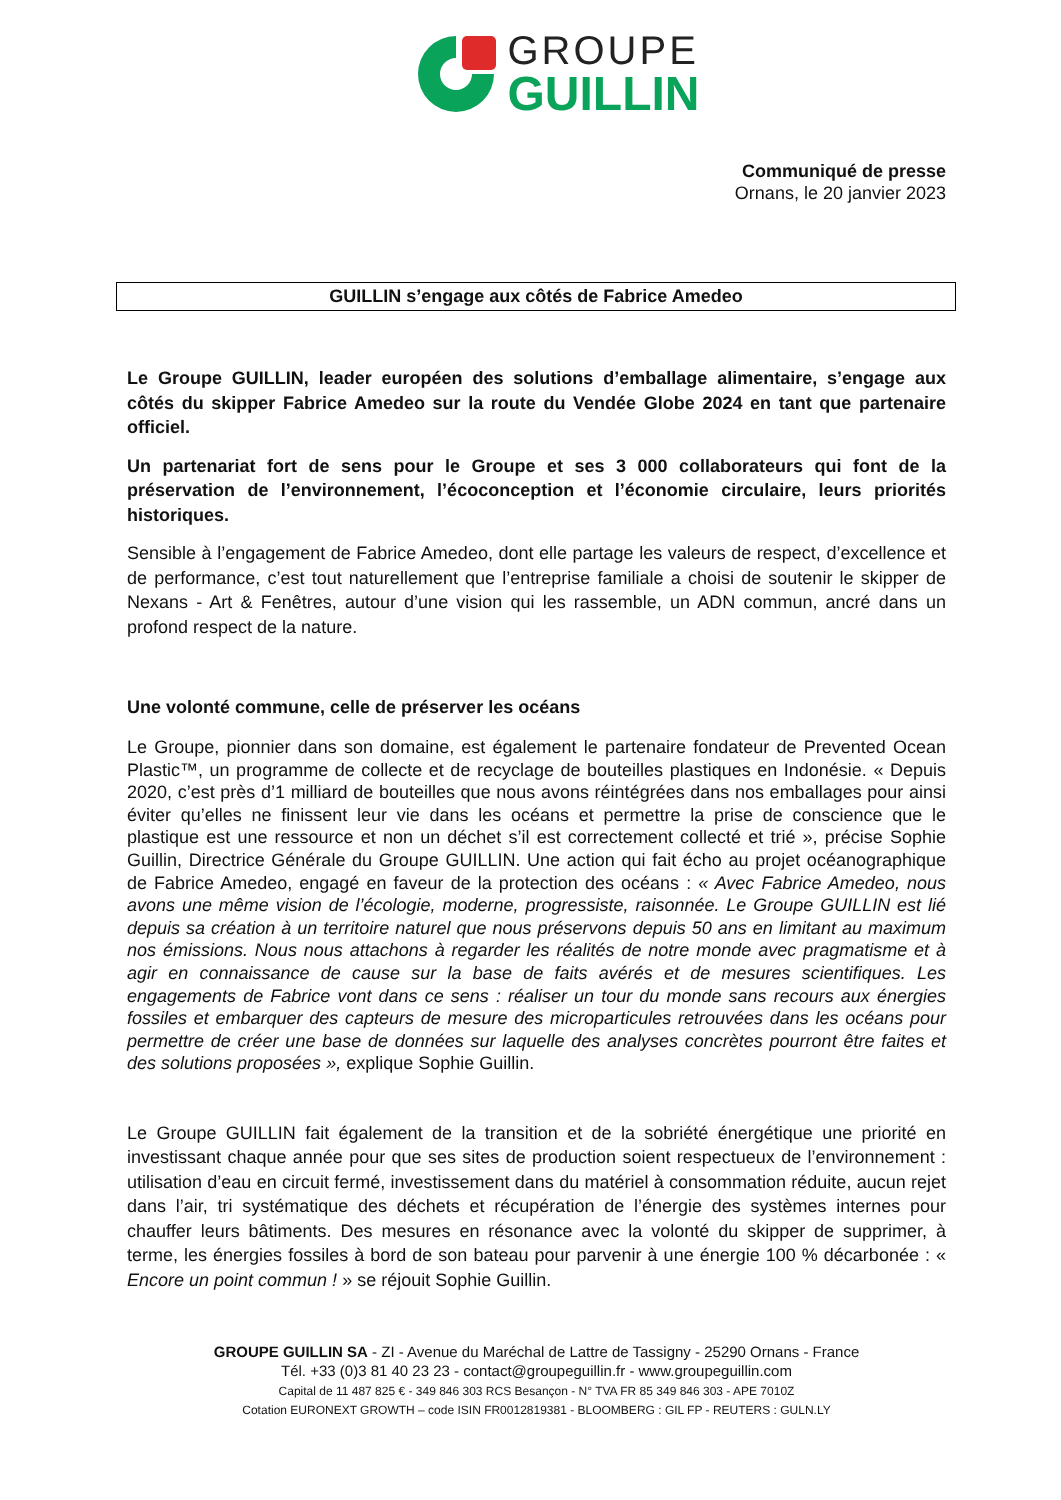GROUPE
GUILLIN
Communiqué de presse
Ornans, le 20 janvier 2023
GUILLIN s’engage aux côtés de Fabrice Amedeo
Le Groupe GUILLIN, leader européen des solutions d’emballage alimentaire, s’engage aux côtés du skipper Fabrice Amedeo sur la route du Vendée Globe 2024 en tant que partenaire officiel.
Un partenariat fort de sens pour le Groupe et ses 3 000 collaborateurs qui font de la préservation de l’environnement, l’écoconception et l’économie circulaire, leurs priorités historiques.
Sensible à l’engagement de Fabrice Amedeo, dont elle partage les valeurs de respect, d’excellence et de performance, c’est tout naturellement que l’entreprise familiale a choisi de soutenir le skipper de Nexans - Art & Fenêtres, autour d’une vision qui les rassemble, un ADN commun, ancré dans un profond respect de la nature.
Une volonté commune, celle de préserver les océans
Le Groupe, pionnier dans son domaine, est également le partenaire fondateur de Prevented Ocean Plastic™, un programme de collecte et de recyclage de bouteilles plastiques en Indonésie. « Depuis 2020, c’est près d’1 milliard de bouteilles que nous avons réintégrées dans nos emballages pour ainsi éviter qu’elles ne finissent leur vie dans les océans et permettre la prise de conscience que le plastique est une ressource et non un déchet s’il est correctement collecté et trié », précise Sophie Guillin, Directrice Générale du Groupe GUILLIN. Une action qui fait écho au projet océanographique de Fabrice Amedeo, engagé en faveur de la protection des océans : « Avec Fabrice Amedeo, nous avons une même vision de l’écologie, moderne, progressiste, raisonnée. Le Groupe GUILLIN est lié depuis sa création à un territoire naturel que nous préservons depuis 50 ans en limitant au maximum nos émissions. Nous nous attachons à regarder les réalités de notre monde avec pragmatisme et à agir en connaissance de cause sur la base de faits avérés et de mesures scientifiques. Les engagements de Fabrice vont dans ce sens : réaliser un tour du monde sans recours aux énergies fossiles et embarquer des capteurs de mesure des microparticules retrouvées dans les océans pour permettre de créer une base de données sur laquelle des analyses concrètes pourront être faites et des solutions proposées », explique Sophie Guillin.
Le Groupe GUILLIN fait également de la transition et de la sobriété énergétique une priorité en investissant chaque année pour que ses sites de production soient respectueux de l’environnement : utilisation d’eau en circuit fermé, investissement dans du matériel à consommation réduite, aucun rejet dans l’air, tri systématique des déchets et récupération de l’énergie des systèmes internes pour chauffer leurs bâtiments. Des mesures en résonance avec la volonté du skipper de supprimer, à terme, les énergies fossiles à bord de son bateau pour parvenir à une énergie 100 % décarbonée : « Encore un point commun ! » se réjouit Sophie Guillin.
GROUPE GUILLIN SA - ZI - Avenue du Maréchal de Lattre de Tassigny - 25290 Ornans - France
Tél. +33 (0)3 81 40 23 23 - contact@groupeguillin.fr - www.groupeguillin.com
Capital de 11 487 825 € - 349 846 303 RCS Besançon - N° TVA FR 85 349 846 303 - APE 7010Z
Cotation EURONEXT GROWTH – code ISIN FR0012819381 - BLOOMBERG : GIL FP - REUTERS : GULN.LY